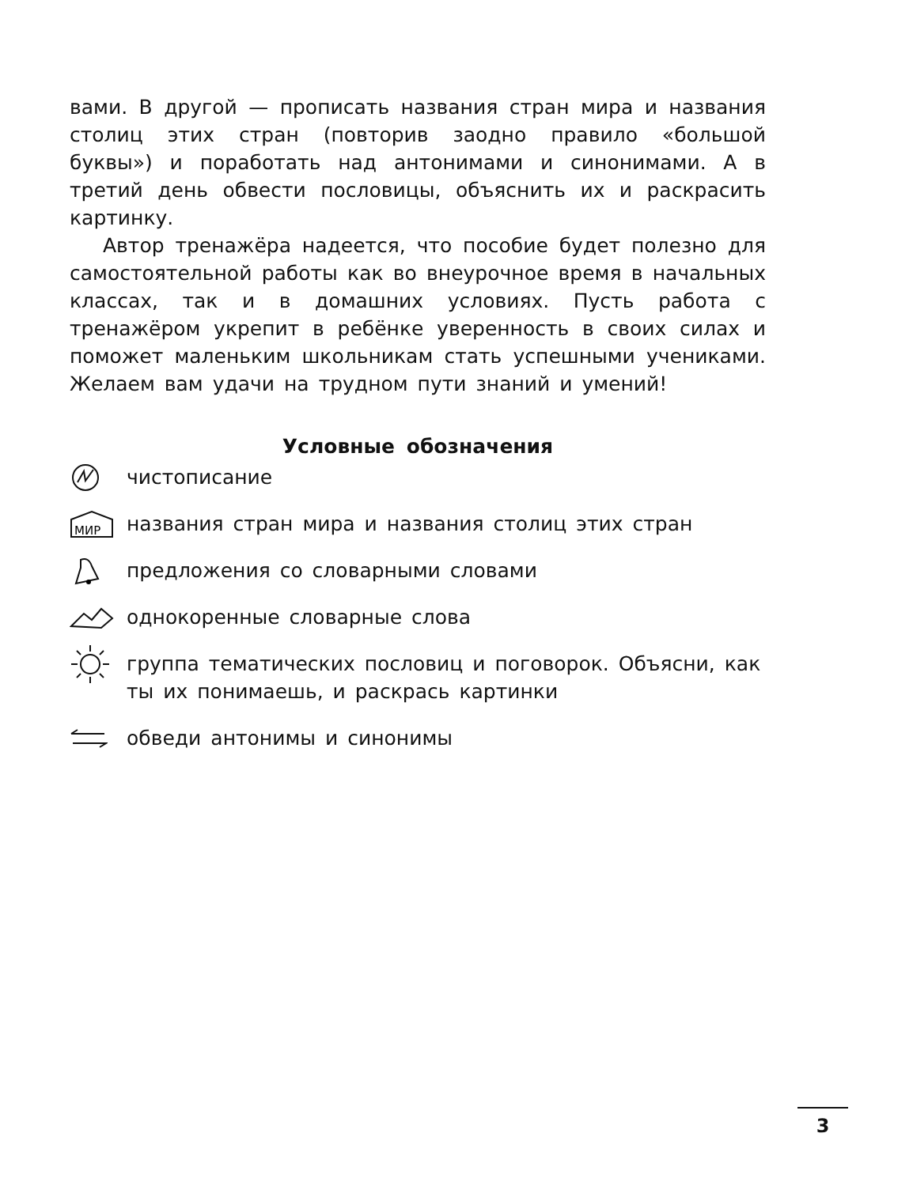вами. В другой — прописать названия стран мира и названия столиц этих стран (повторив заодно правило «большой буквы») и поработать над антонимами и синонимами. А в третий день обвести пословицы, объяснить их и раскрасить картинку.
Автор тренажёра надеется, что пособие будет полезно для самостоятельной работы как во внеурочное время в начальных классах, так и в домашних условиях. Пусть работа с тренажёром укрепит в ребёнке уверенность в своих силах и поможет маленьким школьникам стать успешными учениками. Желаем вам удачи на трудном пути знаний и умений!
Условные обозначения
чистописание
МИР
названия стран мира и названия столиц этих стран
предложения со словарными словами
однокоренные словарные слова
группа тематических пословиц и поговорок. Объясни, как ты их понимаешь, и раскрась картинки
обведи антонимы и синонимы
3